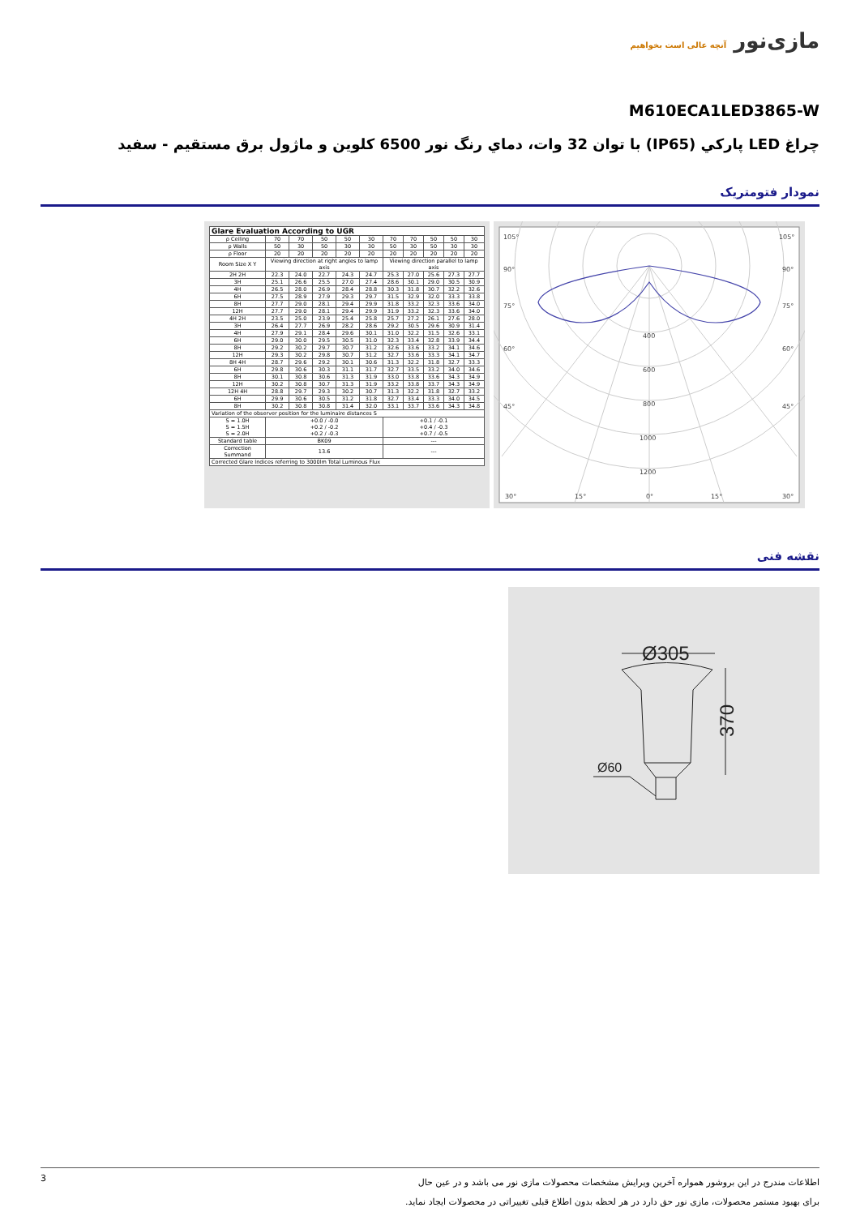مازی‌نور آنچه عالی است بخواهیم
M610ECA1LED3865-W
چراغ LED پارکي (IP65) با توان 32 وات، دماي رنگ نور 6500 کلوين و ماژول برق مستقيم - سفيد
نمودار فتومتریک
| Glare Evaluation According to UGR | | | | | | | | | | |
| --- | --- | --- | --- | --- | --- | --- | --- | --- | --- | --- |
| ρ Ceiling | 70 | 70 | 50 | 50 | 30 | 70 | 70 | 50 | 50 | 30 |
| ρ Walls | 50 | 30 | 50 | 30 | 30 | 50 | 30 | 50 | 30 | 30 |
| ρ Floor | 20 | 20 | 20 | 20 | 20 | 20 | 20 | 20 | 20 | 20 |
| Room Size X Y | Viewing direction at right angles to lamp axis | | | | | Viewing direction parallel to lamp axis | | | | |
| 2H 2H | 22.3 | 24.0 | 22.7 | 24.3 | 24.7 | 25.3 | 27.0 | 25.6 | 27.3 | 27.7 |
| 3H | 25.1 | 26.6 | 25.5 | 27.0 | 27.4 | 28.6 | 30.1 | 29.0 | 30.5 | 30.9 |
| 4H | 26.5 | 28.0 | 26.9 | 28.4 | 28.8 | 30.3 | 31.8 | 30.7 | 32.2 | 32.6 |
| 6H | 27.5 | 28.9 | 27.9 | 29.3 | 29.7 | 31.5 | 32.9 | 32.0 | 33.3 | 33.8 |
| 8H | 27.7 | 29.0 | 28.1 | 29.4 | 29.9 | 31.8 | 33.2 | 32.3 | 33.6 | 34.0 |
| 12H | 27.7 | 29.0 | 28.1 | 29.4 | 29.9 | 31.9 | 33.2 | 32.3 | 33.6 | 34.0 |
| 4H 2H | 23.5 | 25.0 | 23.9 | 25.4 | 25.8 | 25.7 | 27.2 | 26.1 | 27.6 | 28.0 |
| 3H | 26.4 | 27.7 | 26.9 | 28.2 | 28.6 | 29.2 | 30.5 | 29.6 | 30.9 | 31.4 |
| 4H | 27.9 | 29.1 | 28.4 | 29.6 | 30.1 | 31.0 | 32.2 | 31.5 | 32.6 | 33.1 |
| 6H | 29.0 | 30.0 | 29.5 | 30.5 | 31.0 | 32.3 | 33.4 | 32.8 | 33.9 | 34.4 |
| 8H | 29.2 | 30.2 | 29.7 | 30.7 | 31.2 | 32.6 | 33.6 | 33.2 | 34.1 | 34.6 |
| 12H | 29.3 | 30.2 | 29.8 | 30.7 | 31.2 | 32.7 | 33.6 | 33.3 | 34.1 | 34.7 |
| 8H 4H | 28.7 | 29.6 | 29.2 | 30.1 | 30.6 | 31.3 | 32.2 | 31.8 | 32.7 | 33.3 |
| 6H | 29.8 | 30.6 | 30.3 | 31.1 | 31.7 | 32.7 | 33.5 | 33.2 | 34.0 | 34.6 |
| 8H | 30.1 | 30.8 | 30.6 | 31.3 | 31.9 | 33.0 | 33.8 | 33.6 | 34.3 | 34.9 |
| 12H | 30.2 | 30.8 | 30.7 | 31.3 | 31.9 | 33.2 | 33.8 | 33.7 | 34.3 | 34.9 |
| 12H 4H | 28.8 | 29.7 | 29.3 | 30.2 | 30.7 | 31.3 | 32.2 | 31.8 | 32.7 | 33.2 |
| 6H | 29.9 | 30.6 | 30.5 | 31.2 | 31.8 | 32.7 | 33.4 | 33.3 | 34.0 | 34.5 |
| 8H | 30.2 | 30.8 | 30.8 | 31.4 | 32.0 | 33.1 | 33.7 | 33.6 | 34.3 | 34.8 |
| Variation of the observer position for the luminaire distances S | | | | | | | | | | |
| S = 1.0H S = 1.5H S = 2.0H | +0.0 / -0.0 +0.2 / -0.2 +0.2 / -0.3 | | | | | +0.1 / -0.1 +0.4 / -0.3 +0.7 / -0.5 | | | | |
| Standard table | BK09 | | | | | --- | | | | |
| Correction Summand | 13.6 | | | | | --- | | | | |
| Corrected Glare Indices referring to 3000lm Total Luminous Flux | | | | | | | | | | |
105°
105°
90°
90°
75°
75°
60°
60°
45°
45°
400
600
800
1000
1200
30°
15°
0°
15°
30°
نقشه فنی
Ø305
370
Ø60
3
اطلاعات مندرج در این بروشور همواره آخرین ویرایش مشخصات محصولات مازی نور می باشد و در عین حال
برای بهبود مستمر محصولات، مازی نور حق دارد در هر لحظه بدون اطلاع قبلی تغییراتی در محصولات ایجاد نماید.